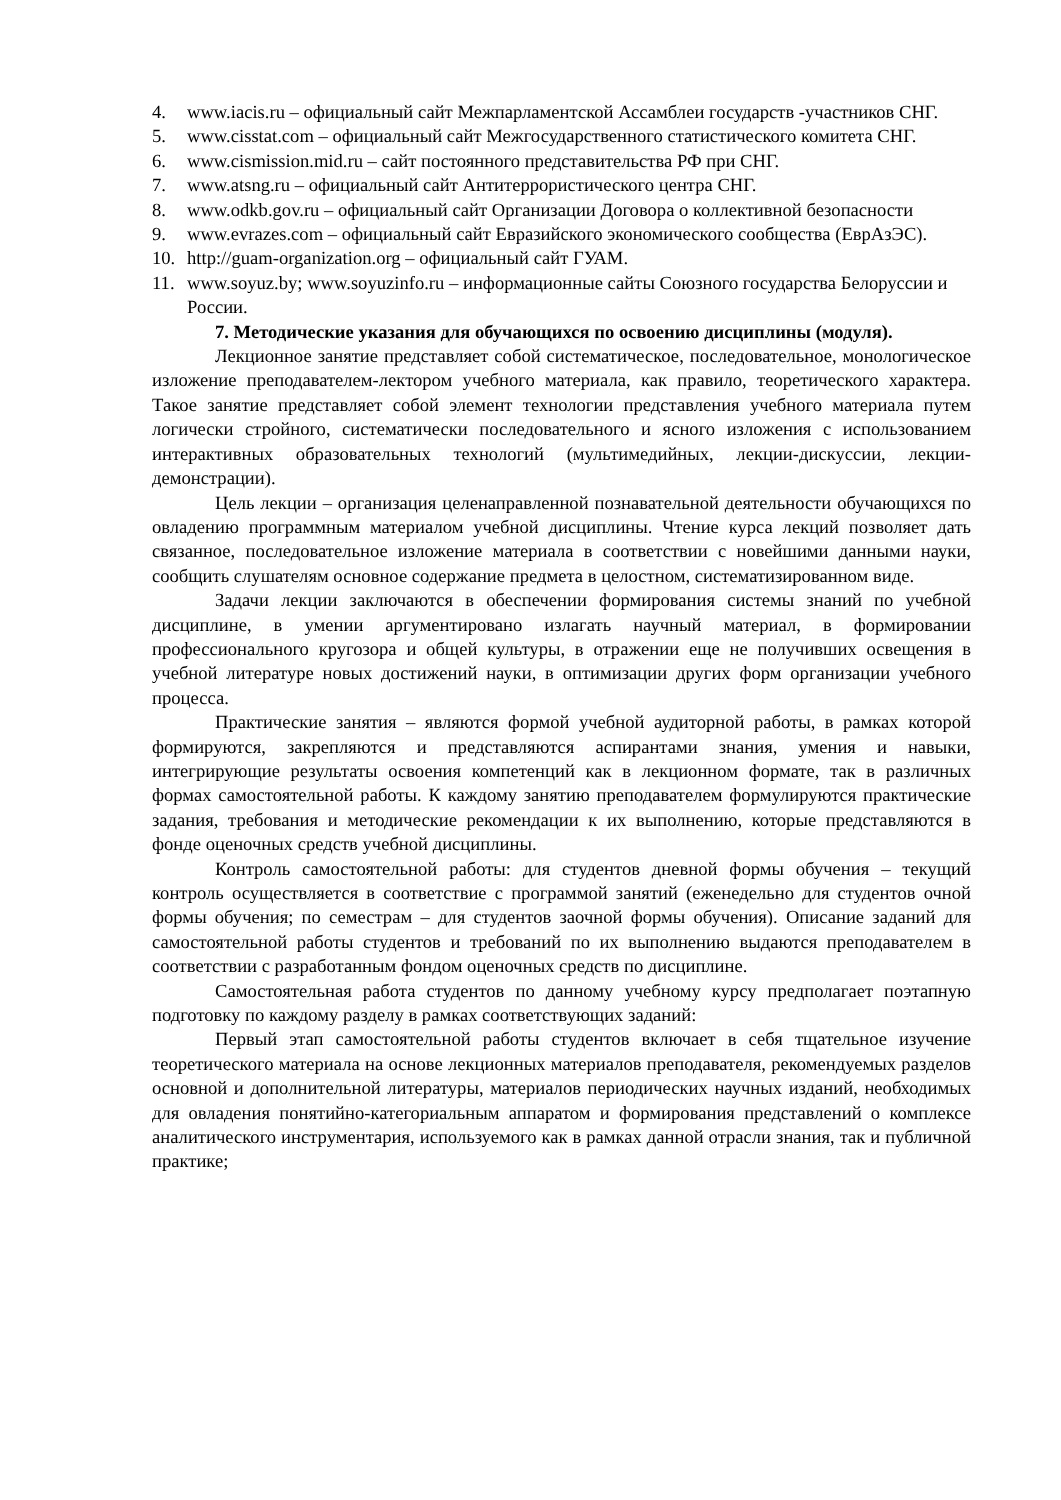4. www.iacis.ru – официальный сайт Межпарламентской Ассамблеи государств -участников СНГ.
5. www.cisstat.com – официальный сайт Межгосударственного статистического комитета СНГ.
6. www.cismission.mid.ru – сайт постоянного представительства РФ при СНГ.
7. www.atsng.ru – официальный сайт Антитеррористического центра СНГ.
8. www.odkb.gov.ru – официальный сайт Организации Договора о коллективной безопасности
9. www.evrazes.com – официальный сайт Евразийского экономического сообщества (ЕврАзЭС).
10. http://guam-organization.org – официальный сайт ГУАМ.
11. www.soyuz.by; www.soyuzinfo.ru – информационные сайты Союзного государства Белоруссии и России.
7. Методические указания для обучающихся по освоению дисциплины (модуля).
Лекционное занятие представляет собой систематическое, последовательное, монологическое изложение преподавателем-лектором учебного материала, как правило, теоретического характера. Такое занятие представляет собой элемент технологии представления учебного материала путем логически стройного, систематически последовательного и ясного изложения с использованием интерактивных образовательных технологий (мультимедийных, лекции-дискуссии, лекции-демонстрации).
Цель лекции – организация целенаправленной познавательной деятельности обучающихся по овладению программным материалом учебной дисциплины. Чтение курса лекций позволяет дать связанное, последовательное изложение материала в соответствии с новейшими данными науки, сообщить слушателям основное содержание предмета в целостном, систематизированном виде.
Задачи лекции заключаются в обеспечении формирования системы знаний по учебной дисциплине, в умении аргументировано излагать научный материал, в формировании профессионального кругозора и общей культуры, в отражении еще не получивших освещения в учебной литературе новых достижений науки, в оптимизации других форм организации учебного процесса.
Практические занятия – являются формой учебной аудиторной работы, в рамках которой формируются, закрепляются и представляются аспирантами знания, умения и навыки, интегрирующие результаты освоения компетенций как в лекционном формате, так в различных формах самостоятельной работы. К каждому занятию преподавателем формулируются практические задания, требования и методические рекомендации к их выполнению, которые представляются в фонде оценочных средств учебной дисциплины.
Контроль самостоятельной работы: для студентов дневной формы обучения – текущий контроль осуществляется в соответствие с программой занятий (еженедельно для студентов очной формы обучения; по семестрам – для студентов заочной формы обучения). Описание заданий для самостоятельной работы студентов и требований по их выполнению выдаются преподавателем в соответствии с разработанным фондом оценочных средств по дисциплине.
Самостоятельная работа студентов по данному учебному курсу предполагает поэтапную подготовку по каждому разделу в рамках соответствующих заданий:
Первый этап самостоятельной работы студентов включает в себя тщательное изучение теоретического материала на основе лекционных материалов преподавателя, рекомендуемых разделов основной и дополнительной литературы, материалов периодических научных изданий, необходимых для овладения понятийно-категориальным аппаратом и формирования представлений о комплексе аналитического инструментария, используемого как в рамках данной отрасли знания, так и публичной практике;